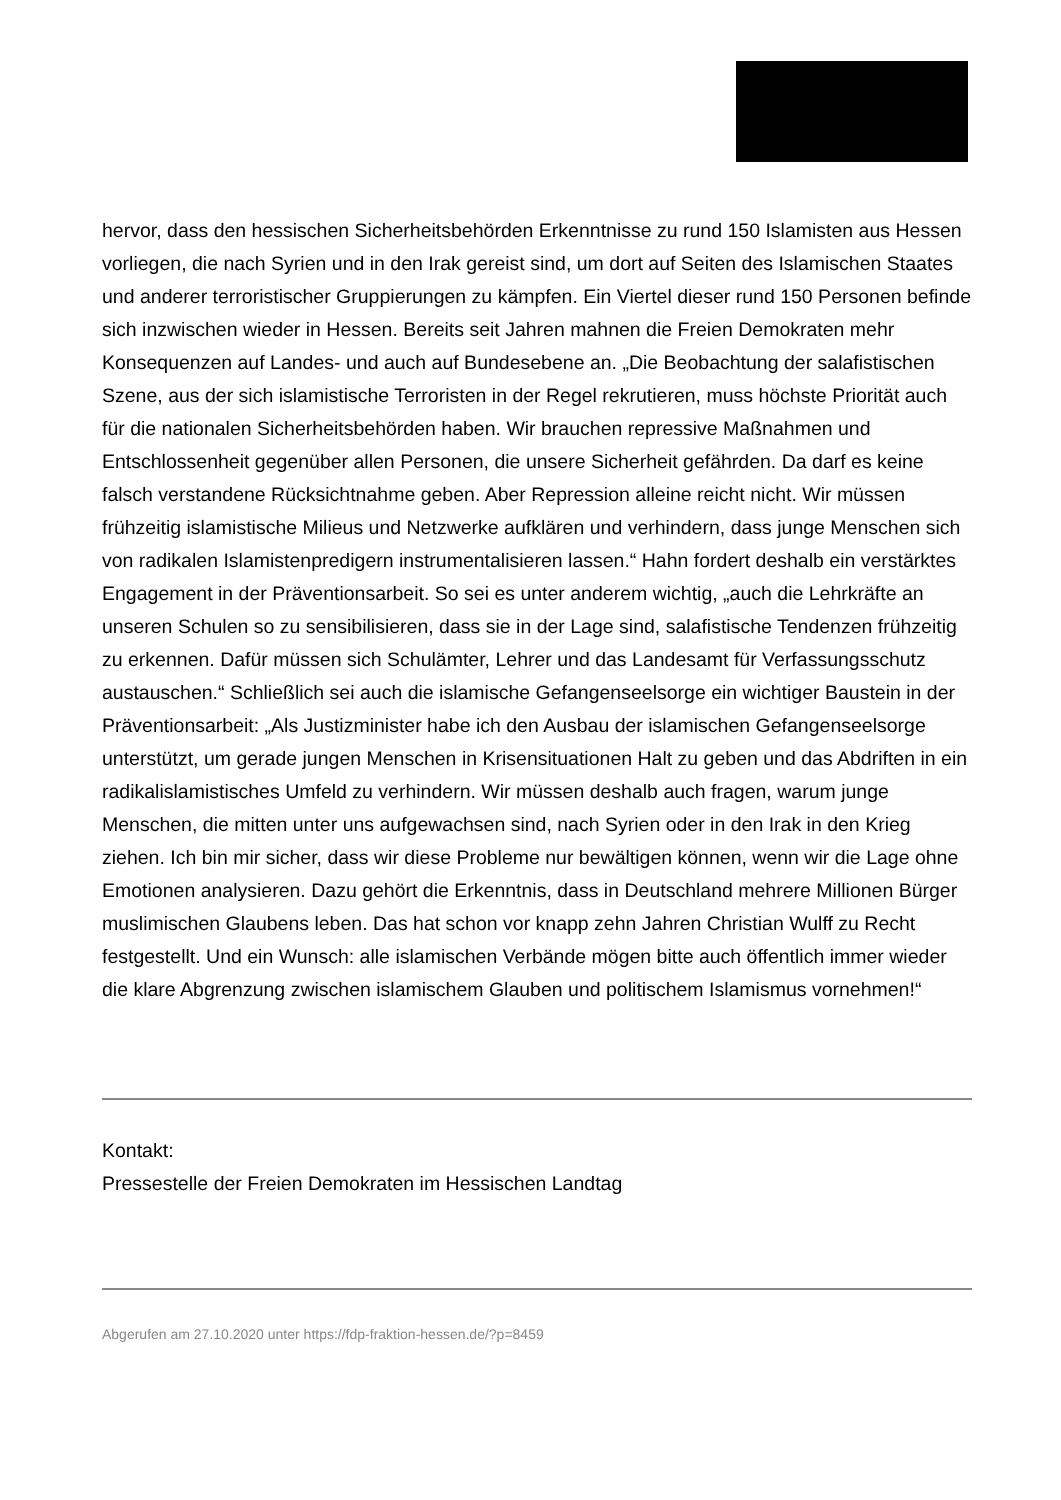hervor, dass den hessischen Sicherheitsbehörden Erkenntnisse zu rund 150 Islamisten aus Hessen vorliegen, die nach Syrien und in den Irak gereist sind, um dort auf Seiten des Islamischen Staates und anderer terroristischer Gruppierungen zu kämpfen. Ein Viertel dieser rund 150 Personen befinde sich inzwischen wieder in Hessen. Bereits seit Jahren mahnen die Freien Demokraten mehr Konsequenzen auf Landes- und auch auf Bundesebene an. „Die Beobachtung der salafistischen Szene, aus der sich islamistische Terroristen in der Regel rekrutieren, muss höchste Priorität auch für die nationalen Sicherheitsbehörden haben. Wir brauchen repressive Maßnahmen und Entschlossenheit gegenüber allen Personen, die unsere Sicherheit gefährden. Da darf es keine falsch verstandene Rücksichtnahme geben. Aber Repression alleine reicht nicht. Wir müssen frühzeitig islamistische Milieus und Netzwerke aufklären und verhindern, dass junge Menschen sich von radikalen Islamistenpredigern instrumentalisieren lassen.“ Hahn fordert deshalb ein verstärktes Engagement in der Präventionsarbeit. So sei es unter anderem wichtig, „auch die Lehrkräfte an unseren Schulen so zu sensibilisieren, dass sie in der Lage sind, salafistische Tendenzen frühzeitig zu erkennen. Dafür müssen sich Schulämter, Lehrer und das Landesamt für Verfassungsschutz austauschen.“ Schließlich sei auch die islamische Gefangenseelsorge ein wichtiger Baustein in der Präventionsarbeit: „Als Justizminister habe ich den Ausbau der islamischen Gefangenseelsorge unterstützt, um gerade jungen Menschen in Krisensituationen Halt zu geben und das Abdriften in ein radikalislamistisches Umfeld zu verhindern. Wir müssen deshalb auch fragen, warum junge Menschen, die mitten unter uns aufgewachsen sind, nach Syrien oder in den Irak in den Krieg ziehen. Ich bin mir sicher, dass wir diese Probleme nur bewältigen können, wenn wir die Lage ohne Emotionen analysieren. Dazu gehört die Erkenntnis, dass in Deutschland mehrere Millionen Bürger muslimischen Glaubens leben. Das hat schon vor knapp zehn Jahren Christian Wulff zu Recht festgestellt. Und ein Wunsch: alle islamischen Verbände mögen bitte auch öffentlich immer wieder die klare Abgrenzung zwischen islamischem Glauben und politischem Islamismus vornehmen!“
Kontakt:
Pressestelle der Freien Demokraten im Hessischen Landtag
Abgerufen am 27.10.2020 unter https://fdp-fraktion-hessen.de/?p=8459